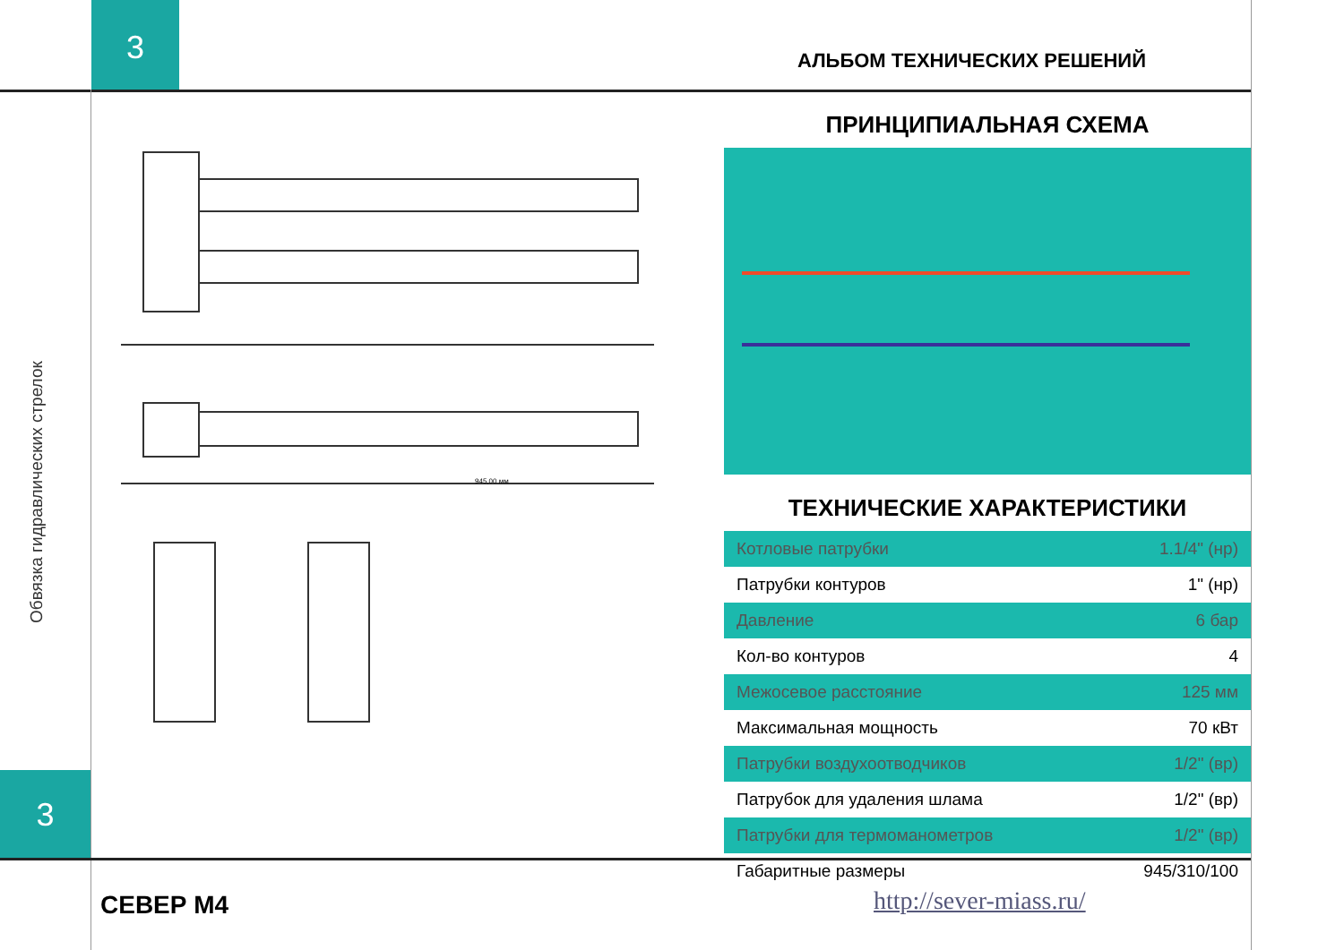3
АЛЬБОМ ТЕХНИЧЕСКИХ РЕШЕНИЙ
Обвязка гидравлических стрелок
945,00 мм
ПРИНЦИПИАЛЬНАЯ СХЕМА
ТЕХНИЧЕСКИЕ ХАРАКТЕРИСТИКИ
| Котловые патрубки | 1.1/4" (нр) |
| Патрубки контуров | 1" (нр) |
| Давление | 6 бар |
| Кол-во контуров | 4 |
| Межосевое расстояние | 125 мм |
| Максимальная мощность | 70 кВт |
| Патрубки воздухоотводчиков | 1/2" (вр) |
| Патрубок для удаления шлама | 1/2" (вр) |
| Патрубки для термоманометров | 1/2" (вр) |
| Габаритные размеры | 945/310/100 |
3
СЕВЕР М4 http://sever-miass.ru/